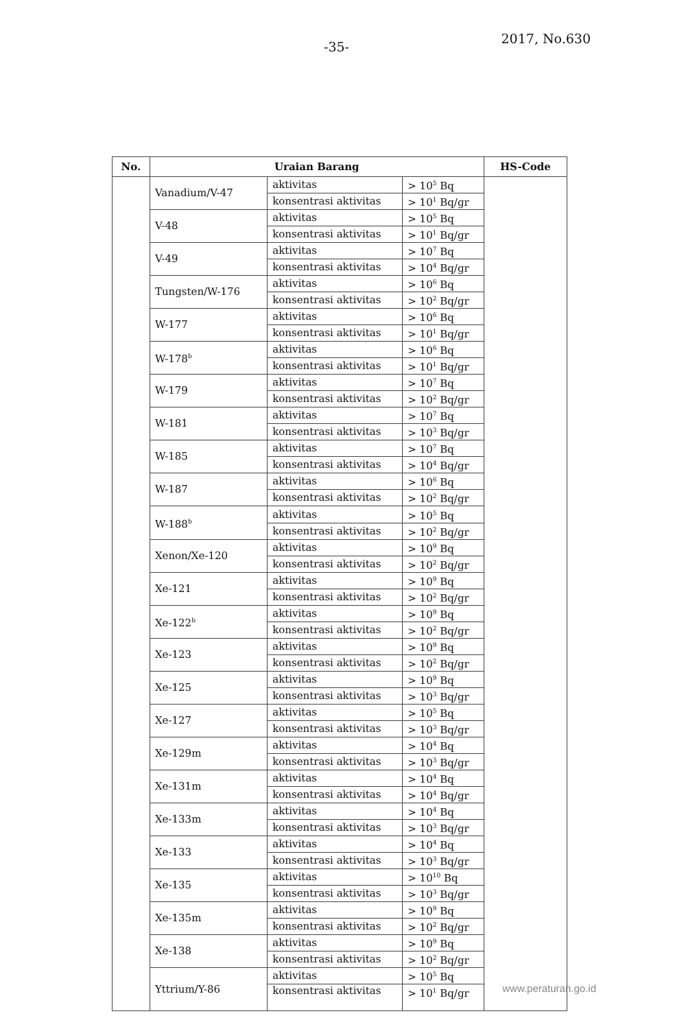-35-
2017, No.630
| No. | Uraian Barang | | | HS-Code |
| --- | --- | --- | --- | --- |
| | Vanadium/V-47 | aktivitas | > 10<sup>5</sup> Bq | |
| | | konsentrasi aktivitas | > 10<sup>1</sup> Bq/gr | |
| | V-48 | aktivitas | > 10<sup>5</sup> Bq | |
| | | konsentrasi aktivitas | > 10<sup>1</sup> Bq/gr | |
| | V-49 | aktivitas | > 10<sup>7</sup> Bq | |
| | | konsentrasi aktivitas | > 10<sup>4</sup> Bq/gr | |
| | Tungsten/W-176 | aktivitas | > 10<sup>6</sup> Bq | |
| | | konsentrasi aktivitas | > 10<sup>2</sup> Bq/gr | |
| | W-177 | aktivitas | > 10<sup>6</sup> Bq | |
| | | konsentrasi aktivitas | > 10<sup>1</sup> Bq/gr | |
| | W-178<sup>b</sup> | aktivitas | > 10<sup>6</sup> Bq | |
| | | konsentrasi aktivitas | > 10<sup>1</sup> Bq/gr | |
| | W-179 | aktivitas | > 10<sup>7</sup> Bq | |
| | | konsentrasi aktivitas | > 10<sup>2</sup> Bq/gr | |
| | W-181 | aktivitas | > 10<sup>7</sup> Bq | |
| | | konsentrasi aktivitas | > 10<sup>3</sup> Bq/gr | |
| | W-185 | aktivitas | > 10<sup>7</sup> Bq | |
| | | konsentrasi aktivitas | > 10<sup>4</sup> Bq/gr | |
| | W-187 | aktivitas | > 10<sup>6</sup> Bq | |
| | | konsentrasi aktivitas | > 10<sup>2</sup> Bq/gr | |
| | W-188<sup>b</sup> | aktivitas | > 10<sup>5</sup> Bq | |
| | | konsentrasi aktivitas | > 10<sup>2</sup> Bq/gr | |
| | Xenon/Xe-120 | aktivitas | > 10<sup>9</sup> Bq | |
| | | konsentrasi aktivitas | > 10<sup>2</sup> Bq/gr | |
| | Xe-121 | aktivitas | > 10<sup>9</sup> Bq | |
| | | konsentrasi aktivitas | > 10<sup>2</sup> Bq/gr | |
| | Xe-122<sup>b</sup> | aktivitas | > 10<sup>9</sup> Bq | |
| | | konsentrasi aktivitas | > 10<sup>2</sup> Bq/gr | |
| | Xe-123 | aktivitas | > 10<sup>9</sup> Bq | |
| | | konsentrasi aktivitas | > 10<sup>2</sup> Bq/gr | |
| | Xe-125 | aktivitas | > 10<sup>9</sup> Bq | |
| | | konsentrasi aktivitas | > 10<sup>3</sup> Bq/gr | |
| | Xe-127 | aktivitas | > 10<sup>5</sup> Bq | |
| | | konsentrasi aktivitas | > 10<sup>3</sup> Bq/gr | |
| | Xe-129m | aktivitas | > 10<sup>4</sup> Bq | |
| | | konsentrasi aktivitas | > 10<sup>3</sup> Bq/gr | |
| | Xe-131m | aktivitas | > 10<sup>4</sup> Bq | |
| | | konsentrasi aktivitas | > 10<sup>4</sup> Bq/gr | |
| | Xe-133m | aktivitas | > 10<sup>4</sup> Bq | |
| | | konsentrasi aktivitas | > 10<sup>3</sup> Bq/gr | |
| | Xe-133 | aktivitas | > 10<sup>4</sup> Bq | |
| | | konsentrasi aktivitas | > 10<sup>3</sup> Bq/gr | |
| | Xe-135 | aktivitas | > 10<sup>10</sup> Bq | |
| | | konsentrasi aktivitas | > 10<sup>3</sup> Bq/gr | |
| | Xe-135m | aktivitas | > 10<sup>9</sup> Bq | |
| | | konsentrasi aktivitas | > 10<sup>2</sup> Bq/gr | |
| | Xe-138 | aktivitas | > 10<sup>9</sup> Bq | |
| | | konsentrasi aktivitas | > 10<sup>2</sup> Bq/gr | |
| | Yttrium/Y-86 | aktivitas | > 10<sup>5</sup> Bq | |
| | | konsentrasi aktivitas | > 10<sup>1</sup> Bq/gr | |
www.peraturan.go.id